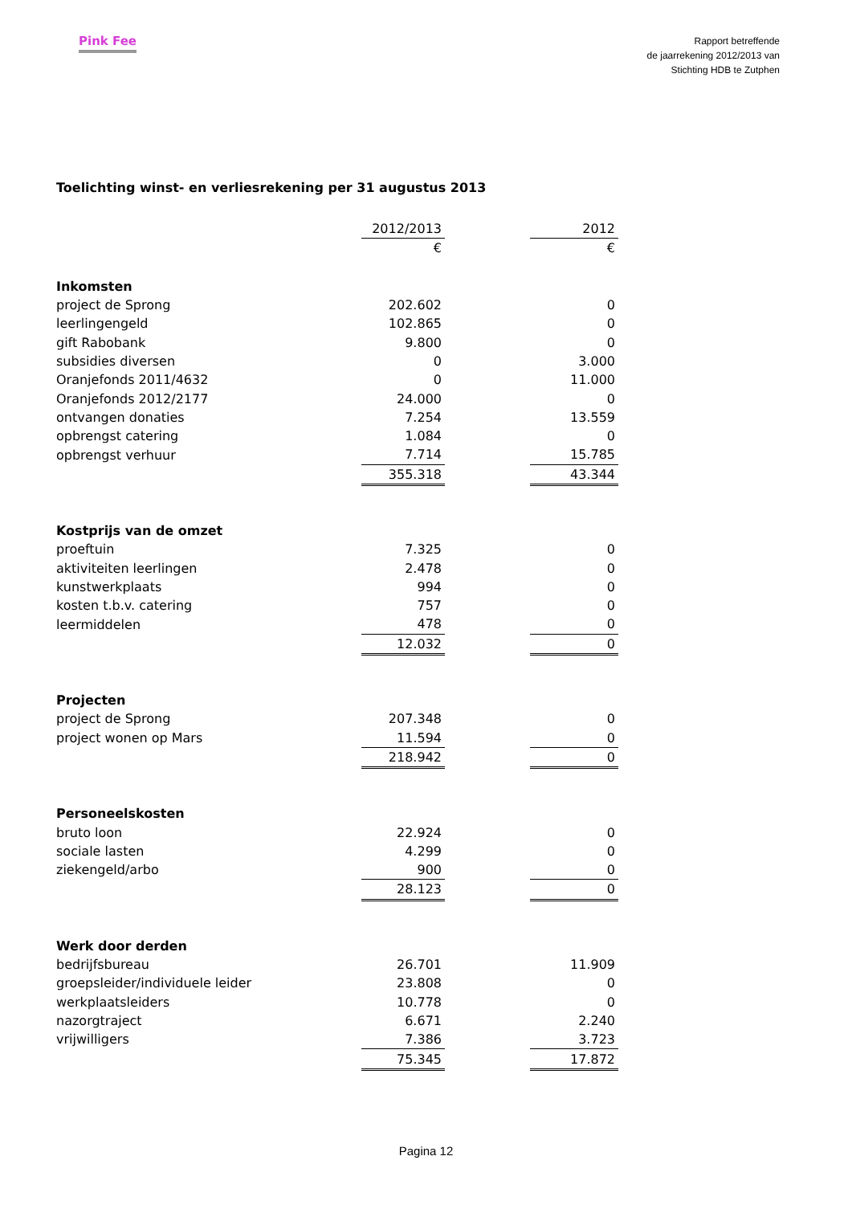Pink Fee
Rapport betreffende
de jaarrekening 2012/2013 van
Stichting HDB te Zutphen
Toelichting winst- en verliesrekening per 31 augustus 2013
| | 2012/2013 | | 2012 |
| --- | --- | --- | --- |
| | € | | € |
| Inkomsten | | | |
| project de Sprong | 202.602 | | 0 |
| leerlingengeld | 102.865 | | 0 |
| gift Rabobank | 9.800 | | 0 |
| subsidies diversen | 0 | | 3.000 |
| Oranjefonds 2011/4632 | 0 | | 11.000 |
| Oranjefonds 2012/2177 | 24.000 | | 0 |
| ontvangen donaties | 7.254 | | 13.559 |
| opbrengst catering | 1.084 | | 0 |
| opbrengst verhuur | 7.714 | | 15.785 |
| | 355.318 | | 43.344 |
| Kostprijs van de omzet | | | |
| proeftuin | 7.325 | | 0 |
| aktiviteiten leerlingen | 2.478 | | 0 |
| kunstwerkplaats | 994 | | 0 |
| kosten t.b.v. catering | 757 | | 0 |
| leermiddelen | 478 | | 0 |
| | 12.032 | | 0 |
| Projecten | | | |
| project de Sprong | 207.348 | | 0 |
| project wonen op Mars | 11.594 | | 0 |
| | 218.942 | | 0 |
| Personeelskosten | | | |
| bruto loon | 22.924 | | 0 |
| sociale lasten | 4.299 | | 0 |
| ziekengeld/arbo | 900 | | 0 |
| | 28.123 | | 0 |
| Werk door derden | | | |
| bedrijfsbureau | 26.701 | | 11.909 |
| groepsleider/individuele leider | 23.808 | | 0 |
| werkplaatsleiders | 10.778 | | 0 |
| nazorgtraject | 6.671 | | 2.240 |
| vrijwilligers | 7.386 | | 3.723 |
| | 75.345 | | 17.872 |
Pagina 12